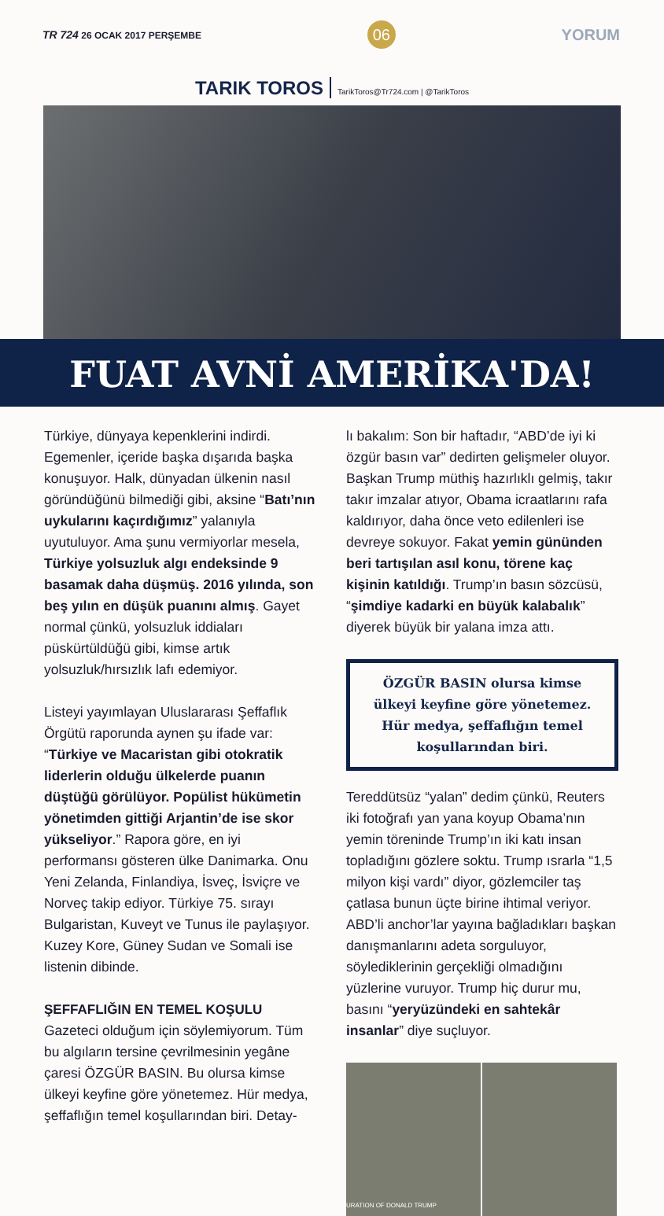TR 724 26 OCAK 2017 PERŞEMBE
06
YORUM
TARIK TOROS TarikToros@Tr724.com | @TarikToros
FUAT AVNİ AMERİKA'DA!
Türkiye, dünyaya kepenklerini indirdi. Egemenler, içeride başka dışarıda başka konuşuyor. Halk, dünyadan ülkenin nasıl göründüğünü bilmediği gibi, aksine “Batı’nın uykularını kaçırdığımız” yalanıyla uyutuluyor. Ama şunu vermiyorlar mesela, Türkiye yolsuzluk algı endeksinde 9 basamak daha düşmüş. 2016 yılında, son beş yılın en düşük puanını almış. Gayet normal çünkü, yolsuzluk iddiaları püskürtüldüğü gibi, kimse artık yolsuzluk/hırsızlık lafı edemiyor.
Listeyi yayımlayan Uluslararası Şeffaflık Örgütü raporunda aynen şu ifade var: “Türkiye ve Macaristan gibi otokratik liderlerin olduğu ülkelerde puanın düştüğü görülüyor. Popülist hükümetin yönetimden gittiği Arjantin’de ise skor yükseliyor.” Rapora göre, en iyi performansı gösteren ülke Danimarka. Onu Yeni Zelanda, Finlandiya, İsveç, İsviçre ve Norveç takip ediyor. Türkiye 75. sırayı Bulgaristan, Kuveyt ve Tunus ile paylaşıyor. Kuzey Kore, Güney Sudan ve Somali ise listenin dibinde.
ŞEFFAFLIĞIN EN TEMEL KOŞULU
Gazeteci olduğum için söylemiyorum. Tüm bu algıların tersine çevrilmesinin yegâne çaresi ÖZGÜR BASIN. Bu olursa kimse ülkeyi keyfine göre yönetemez. Hür medya, şeffaflığın temel koşullarından biri. Detay-
lı bakalım: Son bir haftadır, “ABD’de iyi ki özgür basın var” dedirten gelişmeler oluyor. Başkan Trump müthiş hazırlıklı gelmiş, takır takır imzalar atıyor, Obama icraatlarını rafa kaldırıyor, daha önce veto edilenleri ise devreye sokuyor. Fakat yemin gününden beri tartışılan asıl konu, törene kaç kişinin katıldığı. Trump’ın basın sözcüsü, “şimdiye kadarki en büyük kalabalık” diyerek büyük bir yalana imza attı.
ÖZGÜR BASIN olursa kimse ülkeyi keyfine göre yönetemez. Hür medya, şeffaflığın temel koşullarından biri.
Tereddütsüz “yalan” dedim çünkü, Reuters iki fotoğrafı yan yana koyup Obama’nın yemin töreninde Trump’ın iki katı insan topladığını gözlere soktu. Trump ısrarla “1,5 milyon kişi vardı” diyor, gözlemciler taş çatlasa bunun üçte birine ihtimal veriyor. ABD’li anchor’lar yayına bağladıkları başkan danışmanlarını adeta sorguluyor, söylediklerinin gerçekliği olmadığını yüzlerine vuruyor. Trump hiç durur mu, basını “yeryüzündeki en sahtekâr insanlar” diye suçluyor.
URATION OF DONALD TRUMP